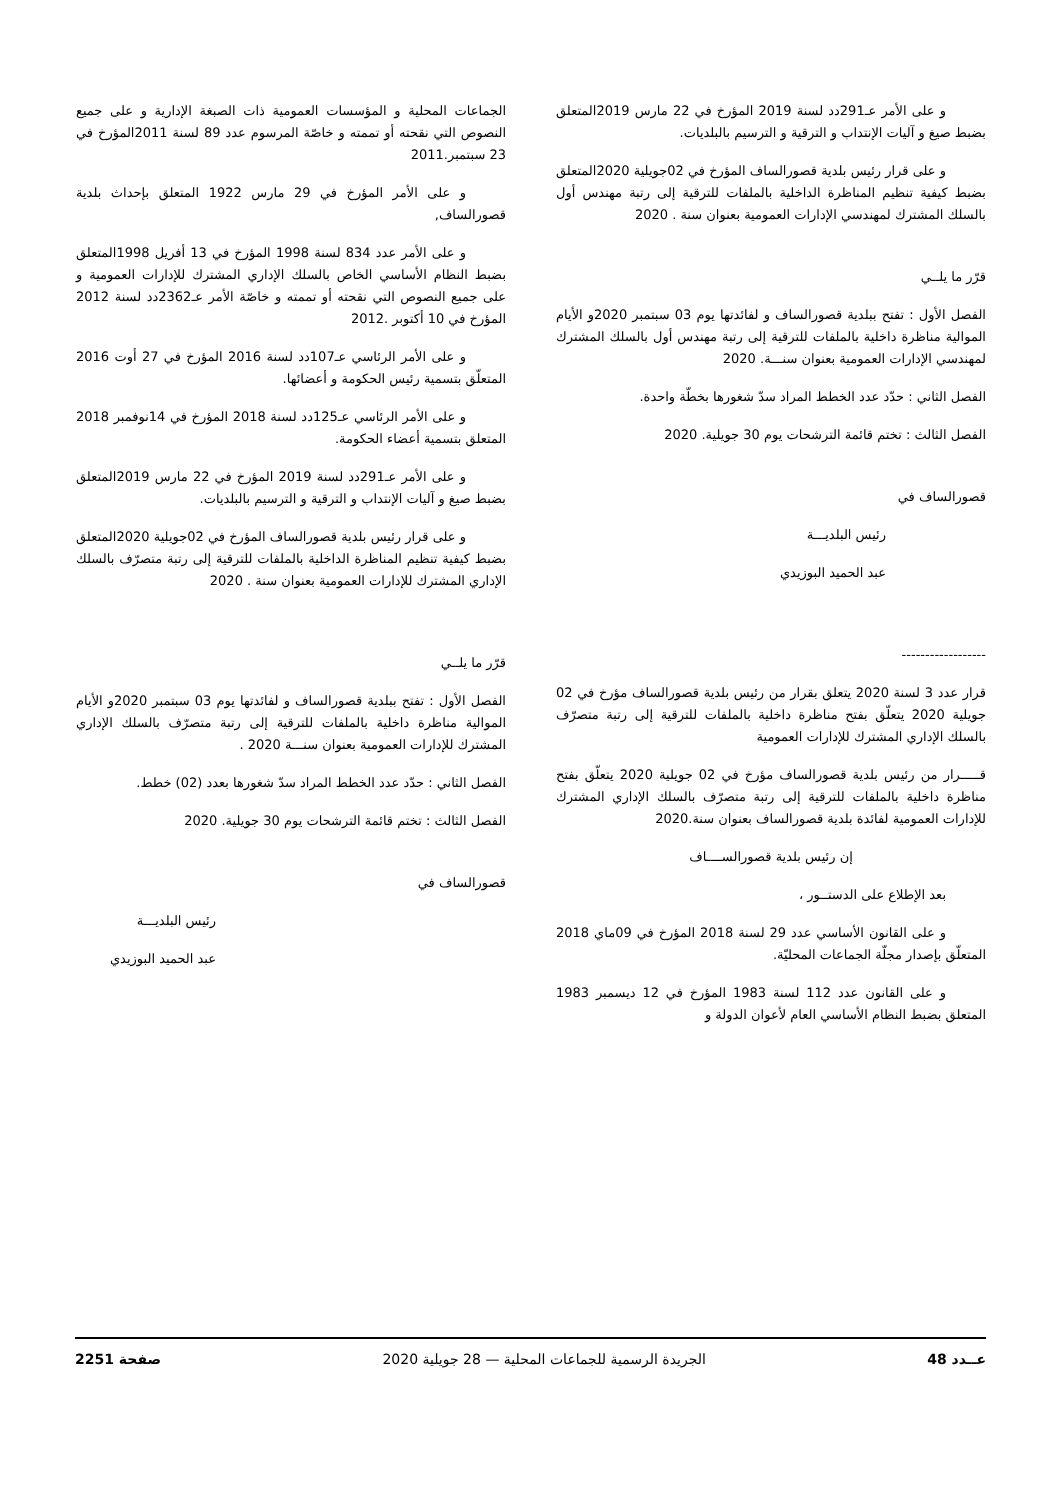و على الأمر عـ291دد لسنة 2019 المؤرخ في 22 مارس 2019المتعلق بضبط صيغ و آليات الإنتداب و الترقية و الترسيم بالبلديات.
و على قرار رئيس بلدية قصورالساف المؤرخ في 02جويلية 2020المتعلق بضبط كيفية تنظيم المناظرة الداخلية بالملفات للترقية إلى رتبة مهندس أول بالسلك المشترك لمهندسي الإدارات العمومية بعنوان سنة . 2020
قرّر ما يلــي
الفصل الأول : تفتح ببلدية قصورالساف و لفائدتها يوم 03 سبتمبر 2020و الأيام الموالية مناظرة داخلية بالملفات للترقية إلى رتبة مهندس أول بالسلك المشترك لمهندسي الإدارات العمومية بعنوان سنـــة. 2020
الفصل الثاني : حدّد عدد الخطط المراد سدّ شغورها بخطّة واحدة.
الفصل الثالث : تختم قائمة الترشحات يوم 30 جويلية. 2020
قصورالساف في
رئيس البلديـــة
عبد الحميد البوزيدي
------------------
قرار عدد 3 لسنة 2020 يتعلق بقرار من رئيس بلدية قصورالساف مؤرخ في 02 جويلية 2020 يتعلّق بفتح مناظرة داخلية بالملفات للترقية إلى رتبة متصرّف بالسلك الإداري المشترك للإدارات العمومية
قـــــرار من رئيس بلدية قصورالساف مؤرخ في 02 جويلية 2020 يتعلّق بفتح مناظرة داخلية بالملفات للترقية إلى رتبة متصرّف بالسلك الإداري المشترك للإدارات العمومية لفائدة بلدية قصورالساف بعنوان سنة.2020
إن رئيس بلدية قصورالســــاف
بعد الإطلاع على الدستــور ،
و على القانون الأساسي عدد 29 لسنة 2018 المؤرخ في 09ماي 2018 المتعلّق بإصدار مجلّة الجماعات المحليّة.
و على القانون عدد 112 لسنة 1983 المؤرخ في 12 ديسمبر 1983 المتعلق بضبط النظام الأساسي العام لأعوان الدولة و
الجماعات المحلية و المؤسسات العمومية ذات الصبغة الإدارية و على جميع النصوص التي نقحته أو تممته و خاصّة المرسوم عدد 89 لسنة 2011المؤرخ في 23 سبتمبر.2011
و على الأمر المؤرخ في 29 مارس 1922 المتعلق بإحداث بلدية قصورالساف,
و على الأمر عدد 834 لسنة 1998 المؤرخ في 13 أفريل 1998المتعلق بضبط النظام الأساسي الخاص بالسلك الإداري المشترك للإدارات العمومية و على جميع النصوص التي نقحته أو تممته و خاصّة الأمر عـ2362دد لسنة 2012 المؤرخ في 10 أكتوبر .2012
و على الأمر الرئاسي عـ107دد لسنة 2016 المؤرخ في 27 أوت 2016 المتعلّق بتسمية رئيس الحكومة و أعضائها.
و على الأمر الرئاسي عـ125دد لسنة 2018 المؤرخ في 14نوفمبر 2018 المتعلق بتسمية أعضاء الحكومة.
و على الأمر عـ291دد لسنة 2019 المؤرخ في 22 مارس 2019المتعلق بضبط صيغ و آليات الإنتداب و الترقية و الترسيم بالبلديات.
و على قرار رئيس بلدية قصورالساف المؤرخ في 02جويلية 2020المتعلق بضبط كيفية تنظيم المناظرة الداخلية بالملفات للترقية إلى رتبة متصرّف بالسلك الإداري المشترك للإدارات العمومية بعنوان سنة . 2020
قرّر ما يلــي
الفصل الأول : تفتح ببلدية قصورالساف و لفائدتها يوم 03 سبتمبر 2020و الأيام الموالية مناظرة داخلية بالملفات للترقية إلى رتبة متصرّف بالسلك الإداري المشترك للإدارات العمومية بعنوان سنـــة 2020 .
الفصل الثاني : حدّد عدد الخطط المراد سدّ شغورها بعدد (02) خطط.
الفصل الثالث : تختم قائمة الترشحات يوم 30 جويلية. 2020
قصورالساف في
رئيس البلديـــة
عبد الحميد البوزيدي
عــدد 48 الجريدة الرسمية للجماعات المحلية — 28 جويلية 2020 صفحة 2251